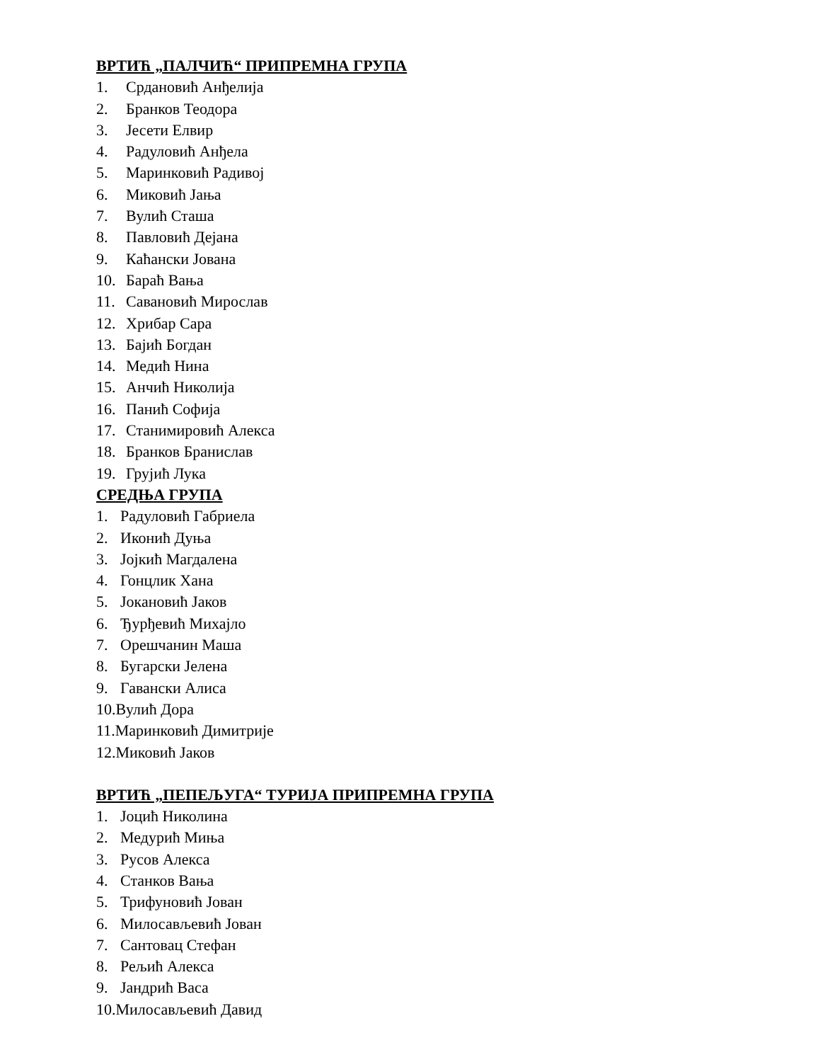ВРТИЋ „ПАЛЧИЋ“ ПРИПРЕМНА ГРУПА
1. Срдановић Анђелија
2. Бранков Теодора
3. Јесети Елвир
4. Радуловић Анђела
5. Маринковић Радивој
6. Миковић Јања
7. Вулић Сташа
8. Павловић Дејана
9. Каћански Јована
10. Бараћ Вања
11. Савановић Мирослав
12. Хрибар Сара
13. Бајић Богдан
14. Медић Нина
15. Анчић Николија
16. Панић Софија
17. Станимировић Алекса
18. Бранков Бранислав
19. Грујић Лука
СРЕДЊА ГРУПА
1. Радуловић Габриела
2. Иконић Дуња
3. Јојкић Магдалена
4. Гонцлик Хана
5. Јокановић Јаков
6. Ђурђевић Михајло
7. Орешчанин Маша
8. Бугарски Јелена
9. Гавански Алиса
10.Вулић Дора
11.Маринковић Димитрије
12.Миковић Јаков
ВРТИЋ „ПЕПЕЉУГА“ ТУРИЈА ПРИПРЕМНА ГРУПА
1. Јоцић Николина
2. Медурић Миња
3. Русов Алекса
4. Станков Вања
5. Трифуновић Јован
6. Милосављевић Јован
7. Сантовац Стефан
8. Рељић Алекса
9. Јандрић Васа
10.Милосављевић Давид